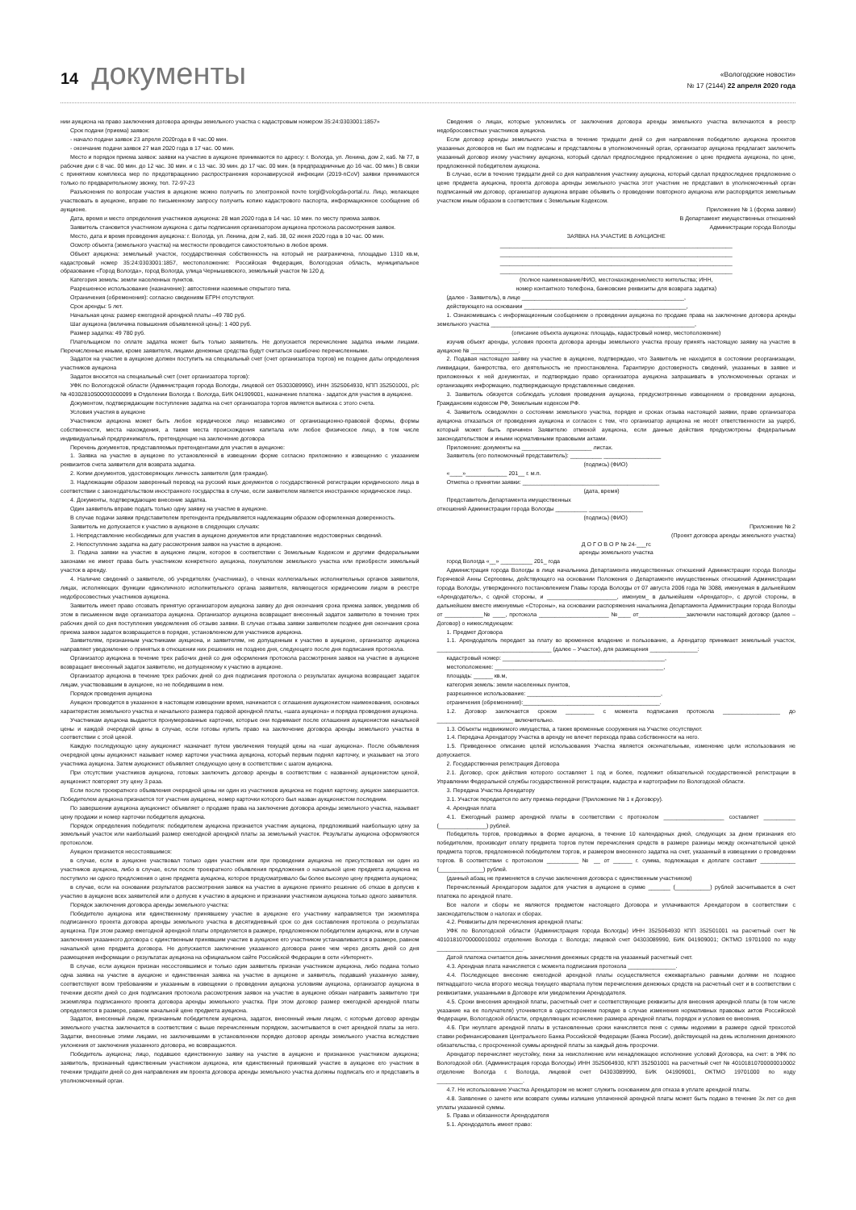14 документы
«Вологодские новости»
№ 17 (2144) 22 апреля 2020 года
нии аукциона на право заключения договора аренды земельного участка с кадастровым номером 35:24:0303001:1857»
Срок подачи (приема) заявок:
- начало подачи заявок 23 апреля 2020года в 8 час.00 мин.
- окончание подачи заявок 27 мая 2020 года в 17 час. 00 мин.
Место и порядок приема заявок: заявки на участие в аукционе принимаются по адресу: г. Вологда, ул. Ленина, дом 2, каб. № 77, в рабочие дни с 8 час. 00 мин. до 12 час. 30 мин. и с 13 час. 30 мин. до 17 час. 00 мин. (в предпраздничные до 16 час. 00 мин.) В связи с принятием комплекса мер по предотвращению распространения коронавирусной инфекции (2019-nCoV) заявки принимаются только по предварительному звонку, тел. 72-97-23
Разъяснения по вопросам участия в аукционе можно получить по электронной почте torgi@vologda-portal.ru. Лицо, желающее участвовать в аукционе, вправе по письменному запросу получить копию кадастрового паспорта, информационное сообщение об аукционе.
Дата, время и место определения участников аукциона: 28 мая 2020 года в 14 час. 10 мин. по месту приема заявок.
Заявитель становится участником аукциона с даты подписания организатором аукциона протокола рассмотрения заявок.
Место, дата и время проведения аукциона: г. Вологда, ул. Ленина, дом 2, каб. 38, 02 июня 2020 года в 10 час. 00 мин.
Осмотр объекта (земельного участка) на местности проводится самостоятельно в любое время.
Объект аукциона: земельный участок, государственная собственность на который не разграничена, площадью 1310 кв.м, кадастровый номер 35:24:0303001:1857, местоположение: Российская Федерация, Вологодская область, муниципальное образование «Город Вологда», город Вологда, улица Чернышевского, земельный участок № 120 д.
Категория земель: земли населенных пунктов.
Разрешенное использование (назначение): автостоянки наземные открытого типа.
Ограничения (обременения): согласно сведениям ЕГРН отсутствуют.
Срок аренды: 5 лет.
Начальная цена: размер ежегодной арендной платы –49 780 руб.
Шаг аукциона (величина повышения объявленной цены): 1 400 руб.
Размер задатка: 49 780 руб.
Плательщиком по оплате задатка может быть только заявитель. Не допускается перечисление задатка иными лицами. Перечисленные иными, кроме заявителя, лицами денежные средства будут считаться ошибочно перечисленными.
Задаток на участие в аукционе должен поступить на специальный счет (счет организатора торгов) не позднее даты определения участников аукциона
Задаток вносится на специальный счет (счет организатора торгов):
УФК по Вологодской области (Администрация города Вологды, лицевой сет 05303089990), ИНН 3525064930, КПП 352501001, р/с № 40302810500093000099 в Отделении Вологда г. Вологда, БИК 041909001, назначение платежа - задаток для участия в аукционе.
Документом, подтверждающим поступление задатка на счет организатора торгов является выписка с этого счета.
Условия участия в аукционе
Участником аукциона может быть любое юридическое лицо независимо от организационно-правовой формы, формы собственности, места нахождения, а также места происхождения капитала или любое физическое лицо, в том числе индивидуальный предприниматель, претендующие на заключение договора
Перечень документов, представляемых претендентами для участия в аукционе:
1. Заявка на участие в аукционе по установленной в извещении форме согласно приложению к извещению с указанием реквизитов счета заявителя для возврата задатка.
2. Копии документов, удостоверяющих личность заявителя (для граждан).
3. Надлежащим образом заверенный перевод на русский язык документов о государственной регистрации юридического лица в соответствии с законодательством иностранного государства в случае, если заявителем является иностранное юридическое лицо.
4. Документы, подтверждающие внесение задатка.
Один заявитель вправе подать только одну заявку на участие в аукционе.
В случае подачи заявки представителем претендента предъявляется надлежащим образом оформленная доверенность.
Заявитель не допускается к участию в аукционе в следующих случаях:
1. Непредставление необходимых для участия в аукционе документов или представление недостоверных сведений.
2. Непоступление задатка на дату рассмотрения заявок на участие в аукционе.
3. Подача заявки на участие в аукционе лицом, которое в соответствии с Земельным Кодексом и другими федеральными законами не имеет права быть участником конкретного аукциона, покупателем земельного участка или приобрести земельный участок в аренду.
4. Наличие сведений о заявителе, об учредителях (участниках), о членах коллегиальных исполнительных органов заявителя, лицах, исполняющих функции единоличного исполнительного органа заявителя, являющегося юридическим лицом в реестре недобросовестных участников аукциона.
Заявитель имеет право отозвать принятую организатором аукциона заявку до дня окончания срока приема заявок, уведомив об этом в письменном виде организатора аукциона. Организатор аукциона возвращает внесенный задаток заявителю в течение трех рабочих дней со дня поступления уведомления об отзыве заявки. В случае отзыва заявки заявителем позднее дня окончания срока приема заявок задаток возвращается в порядке, установленном для участников аукциона.
Заявителям, признанным участниками аукциона, и заявителям, не допущенным к участию в аукционе, организатор аукциона направляет уведомление о принятых в отношении них решениях не позднее дня, следующего после дня подписания протокола.
Организатор аукциона в течение трех рабочих дней со дня оформления протокола рассмотрения заявок на участие в аукционе возвращает внесенный задаток заявителю, не допущенному к участию в аукционе.
Организатор аукциона в течение трех рабочих дней со дня подписания протокола о результатах аукциона возвращает задаток лицам, участвовавшим в аукционе, но не победившим в нем.
Порядок проведения аукциона
Аукцион проводится в указанное в настоящем извещении время, начинается с оглашения аукционистом наименования, основных характеристик земельного участка и начального размера годовой арендной платы, «шага аукциона» и порядка проведения аукциона.
Участникам аукциона выдаются пронумерованные карточки, которые они поднимают после оглашения аукционистом начальной цены и каждой очередной цены в случае, если готовы купить право на заключение договора аренды земельного участка в соответствии с этой ценой.
Каждую последующую цену аукционист назначает путем увеличения текущей цены на «шаг аукциона». После объявления очередной цены аукционист называет номер карточки участника аукциона, который первым поднял карточку, и указывает на этого участника аукциона. Затем аукционист объявляет следующую цену в соответствии с шагом аукциона.
При отсутствии участников аукциона, готовых заключить договор аренды в соответствии с названной аукционистом ценой, аукционист повторяет эту цену 3 раза.
Если после троекратного объявления очередной цены ни один из участников аукциона не поднял карточку, аукцион завершается. Победителем аукциона признается тот участник аукциона, номер карточки которого был назван аукционистом последним.
По завершении аукциона аукционист объявляет о продаже права на заключение договора аренды земельного участка, называет цену продажи и номер карточки победителя аукциона.
Порядок определения победителя: победителем аукциона признается участник аукциона, предложивший наибольшую цену за земельный участок или наибольший размер ежегодной арендной платы за земельный участок. Результаты аукциона оформляются протоколом.
Аукцион признается несостоявшимся:
в случае, если в аукционе участвовал только один участник или при проведении аукциона не присутствовал ни один из участников аукциона, либо в случае, если после троекратного объявления предложения о начальной цене предмета аукциона не поступило ни одного предложения о цене предмета аукциона, которое предусматривало бы более высокую цену предмета аукциона;
в случае, если на основании результатов рассмотрения заявок на участие в аукционе принято решение об отказе в допуске к участию в аукционе всех заявителей или о допуске к участию в аукционе и признании участником аукциона только одного заявителя.
Порядок заключения договора аренды земельного участка:
Победителю аукциона или единственному принявшему участие в аукционе его участнику направляется три экземпляра подписанного проекта договора аренды земельного участка в десятидневный срок со дня составления протокола о результатах аукциона. При этом размер ежегодной арендной платы определяется в размере, предложенном победителем аукциона, или в случае заключения указанного договора с единственным принявшим участие в аукционе его участником устанавливается в размере, равном начальной цене предмета договора. Не допускается заключение указанного договора ранее чем через десять дней со дня размещения информации о результатах аукциона на официальном сайте Российской Федерации в сети «Интернет».
В случае, если аукцион признан несостоявшимся и только один заявитель признан участником аукциона, либо подана только одна заявка на участие в аукционе и единственная заявка на участие в аукционе и заявитель, подавший указанную заявку, соответствуют всем требованиям и указанным в извещении о проведении аукциона условиям аукциона, организатор аукциона в течении десяти дней со дня подписания протокола рассмотрения заявок на участие в аукционе обязан направить заявителю три экземпляра подписанного проекта договора аренды земельного участка. При этом договор размер ежегодной арендной платы определяется в размере, равном начальной цене предмета аукциона.
Задаток, внесенный лицом, признанным победителем аукциона, задаток, внесенный иным лицом, с которым договор аренды земельного участка заключается в соответствии с выше перечисленным порядком, засчитывается в счет арендной платы за него. Задатки, внесенные этими лицами, не заключившими в установленном порядке договор аренды земельного участка вследствие уклонения от заключения указанного договора, не возвращаются.
Победитель аукциона; лицо, подавшее единственную заявку на участие в аукционе и признанное участником аукциона; заявитель, признанный единственным участником аукциона, или единственный принявший участие в аукционе его участник в течении тридцати дней со дня направления им проекта договора аренды земельного участка должны подписать его и представить в уполномоченный орган.
Сведения о лицах, которые уклонились от заключения договора аренды земельного участка включаются в реестр недобросовестных участников аукциона.
Если договор аренды земельного участка в течение тридцати дней со дня направления победителю аукциона проектов указанных договоров не был им подписаны и представлены в уполномоченный орган, организатор аукциона предлагает заключить указанный договор иному участнику аукциона, который сделал предпоследнее предложение о цене предмета аукциона, по цене, предложенной победителем аукциона.
В случае, если в течение тридцати дней со дня направления участнику аукциона, который сделал предпоследнее предложение о цене предмета аукциона, проекта договора аренды земельного участка этот участник не представил в уполномоченный орган подписанный им договор, организатор аукциона вправе объявить о проведении повторного аукциона или распорядится земельным участком иным образом в соответствии с Земельным Кодексом.
Приложение № 1 (форма заявки)
В Департамент имущественных отношений
Администрации города Вологды
ЗАЯВКА НА УЧАСТИЕ В АУКЦИОНЕ
_________________________________________________________________________
_________________________________________________________________________
_________________________________________________________________________
_________________________________________________________________________
(полное наименование/ФИО, местонахождение/место жительства; ИНН,
номер контактного телефона, банковские реквизиты для возврата задатка)
(далее - Заявитель), в лице ___________________________________________________,
действующего на основании ___________________________________________________,
1. Ознакомившись с информационным сообщением о проведении аукциона по продаже права на заключение договора аренды земельного участка ________________________________________________________________,
(описание объекта аукциона: площадь, кадастровый номер, местоположение)
изучив объект аренды, условия проекта договора аренды земельного участка прошу принять настоящую заявку на участие в аукционе № _______________.
2. Подавая настоящую заявку на участие в аукционе, подтверждаю, что Заявитель не находится в состоянии реорганизации, ликвидации, банкротства, его деятельность не приостановлена. Гарантирую достоверность сведений, указанных в заявке и приложенных к ней документах, и подтверждаю право организатора аукциона запрашивать в уполномоченных органах и организациях информацию, подтверждающую представленные сведения.
3. Заявитель обязуется соблюдать условия проведения аукциона, предусмотренные извещением о проведении аукциона, Гражданским кодексом РФ, Земельным кодексом РФ.
4. Заявитель осведомлен о состоянии земельного участка, порядке и сроках отзыва настоящей заявки, праве организатора аукциона отказаться от проведения аукциона и согласен с тем, что организатор аукциона не несёт ответственности за ущерб, который может быть причинен Заявителю отменой аукциона, если данные действия предусмотрены федеральным законодательством и иными нормативными правовыми актами.
Приложение: документы на ______________________ листах.
Заявитель (его полномочный представитель): __________ __________________
(подпись) (ФИО)
«____»_____________ 201__ г. м.п.
Отметка о принятии заявки: ___________________________________________
(дата, время)
Представитель Департамента имущественных
отношений Администрации города Вологды __________ _________________
(подпись) (ФИО)
Приложение № 2
(Проект договора аренды земельного участка)
Д О Г О В О Р № 24-___гс
аренды земельного участка
город Вологда «__» __________ 201_ года
Администрация города Вологды в лице начальника Департамента имущественных отношений Администрации города Вологды Горячевой Анны Сергеевны, действующего на основании Положения о Департаменте имущественных отношений Администрации города Вологды, утвержденного постановлением Главы города Вологды от 07 августа 2006 года № 3088, именуемая в дальнейшем «Арендодатель», с одной стороны, и ______________________, именуем_ в дальнейшем «Арендатор», с другой стороны, в дальнейшем вместе именуемые «Стороны», на основании распоряжения начальника Департамента Администрации города Вологды от ____________№ ____, протокола ______________________ №____ от_______________заключили настоящий договор (далее – Договор) о нижеследующем:
1. Предмет Договора
1.1. Арендодатель передает за плату во временное владение и пользование, а Арендатор принимает земельный участок, ____________________________________ (далее – Участок), для размещения _______________:
кадастровый номер: ___________________________________________________,
местоположение: _____________________________________________________,
площадь: ______ кв.м,
категория земель: земли населенных пунктов,
разрешенное использование: __________________________________________,
ограничения (обременения):___________________________________________.
1.2. Договор заключается сроком _________ с момента подписания протокола __________________ до ________________________ включительно.
1.3. Объекты недвижимого имущества, а также временные сооружения на Участке отсутствуют.
1.4. Передача Арендатору Участка в аренду не влечет перехода права собственности на него.
1.5. Приведенное описание целей использования Участка является окончательным, изменение цели использования не допускается.
2. Государственная регистрация Договора
2.1. Договор, срок действия которого составляет 1 год и более, подлежит обязательной государственной регистрации в Управлении Федеральной службы государственной регистрации, кадастра и картографии по Вологодской области.
3. Передача Участка Арендатору
3.1. Участок передается по акту приема-передачи (Приложение № 1 к Договору).
4. Арендная плата
4.1. Ежегодный размер арендной платы в соответствии с протоколом ___________________ составляет __________ (_______________) рублей.
Победитель торгов, проводимых в форме аукциона, в течение 10 календарных дней, следующих за днем признания его победителем, производит оплату предмета торгов путем перечисления средств в размере разницы между окончательной ценой предмета торгов, предложенной победителем торгов, и размером внесенного задатка на счет, указанный в извещении о проведении торгов. В соответствии с протоколом __________ № __ от ______ г. сумма, подлежащая к доплате составит ___________ (______________) рублей.
(данный абзац не применяется в случае заключения договора с единственным участником)
Перечисленный Арендатором задаток для участия в аукционе в сумме _______ (___________) рублей засчитывается в счет платежа по арендной плате.
Все налоги и сборы не являются предметом настоящего Договора и уплачиваются Арендатором в соответствии с законодательством о налогах и сборах.
4.2. Реквизиты для перечисления арендной платы:
УФК по Вологодской области (Администрация города Вологды) ИНН 3525064930 КПП 352501001 на расчетный счет № 40101810700000010002 отделение Вологда г. Вологда; лицевой счет 04303089990, БИК 041909001; ОКТМО 19701000 по коду ___________________________.
Датой платежа считается день зачисления денежных средств на указанный расчетный счет.
4.3. Арендная плата начисляется с момента подписания протокола _______________.
4.4. Последующее внесение ежегодной арендной платы осуществляется ежеквартально равными долями не позднее пятнадцатого числа второго месяца текущего квартала путем перечисления денежных средств на расчетный счет и в соответствии с реквизитами, указанными в Договоре или уведомлении Арендодателя.
4.5. Сроки внесения арендной платы, расчетный счет и соответствующие реквизиты для внесения арендной платы (в том числе указание на ее получателя) уточняются в одностороннем порядке в случае изменения нормативных правовых актов Российской Федерации, Вологодской области, определяющих исчисление размера арендной платы, порядок и условия ее внесения.
4.6. При неуплате арендной платы в установленные сроки начисляется пеня с суммы недоимки в размере одной трехсотой ставки рефинансирования Центрального Банка Российской Федерации (Банка России), действующей на день исполнения денежного обязательства, с просроченной суммы арендной платы за каждый день просрочки.
Арендатор перечисляет неустойку, пени за неисполнение или ненадлежащее исполнение условий Договора, на счет: в УФК по Вологодской обл. (Администрация города Вологды) ИНН 3525064930, КПП 352501001 на расчетный счет № 40101810700000010002 отделение Вологда г. Вологда, лицевой счет 04303089990, БИК 041909001, ОКТМО 19701000 по коду ___________________________.
4.7. Не использование Участка Арендатором не может служить основанием для отказа в уплате арендной платы.
4.8. Заявление о зачете или возврате суммы излишне уплаченной арендной платы может быть подано в течение 3х лет со дня уплаты указанной суммы.
5. Права и обязанности Арендодателя
5.1. Арендодатель имеет право: